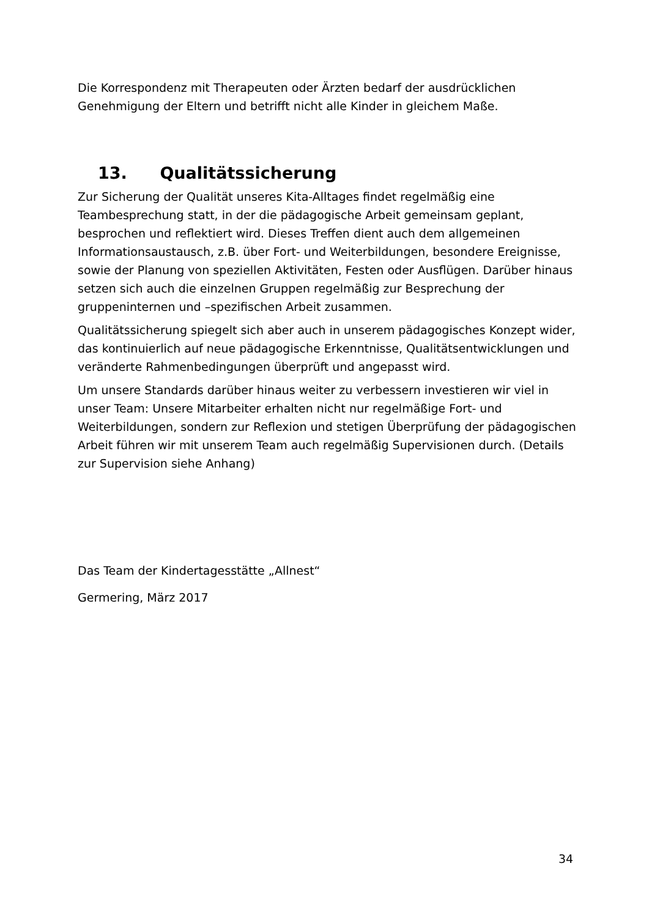Die Korrespondenz mit Therapeuten oder Ärzten bedarf der ausdrücklichen Genehmigung der Eltern und betrifft nicht alle Kinder in gleichem Maße.
13. Qualitätssicherung
Zur Sicherung der Qualität unseres Kita-Alltages findet regelmäßig eine Teambesprechung statt, in der die pädagogische Arbeit gemeinsam geplant, besprochen und reflektiert wird. Dieses Treffen dient auch dem allgemeinen Informationsaustausch, z.B. über Fort- und Weiterbildungen, besondere Ereignisse, sowie der Planung von speziellen Aktivitäten, Festen oder Ausflügen. Darüber hinaus setzen sich auch die einzelnen Gruppen regelmäßig zur Besprechung der gruppeninternen und –spezifischen Arbeit zusammen.
Qualitätssicherung spiegelt sich aber auch in unserem pädagogisches Konzept wider, das kontinuierlich auf neue pädagogische Erkenntnisse, Qualitätsentwicklungen und veränderte Rahmenbedingungen überprüft und angepasst wird.
Um unsere Standards darüber hinaus weiter zu verbessern investieren wir viel in unser Team: Unsere Mitarbeiter erhalten nicht nur regelmäßige Fort- und Weiterbildungen, sondern zur Reflexion und stetigen Überprüfung der pädagogischen Arbeit führen wir mit unserem Team auch regelmäßig Supervisionen durch. (Details zur Supervision siehe Anhang)
Das Team der Kindertagesstätte „Allnest“
Germering, März 2017
34